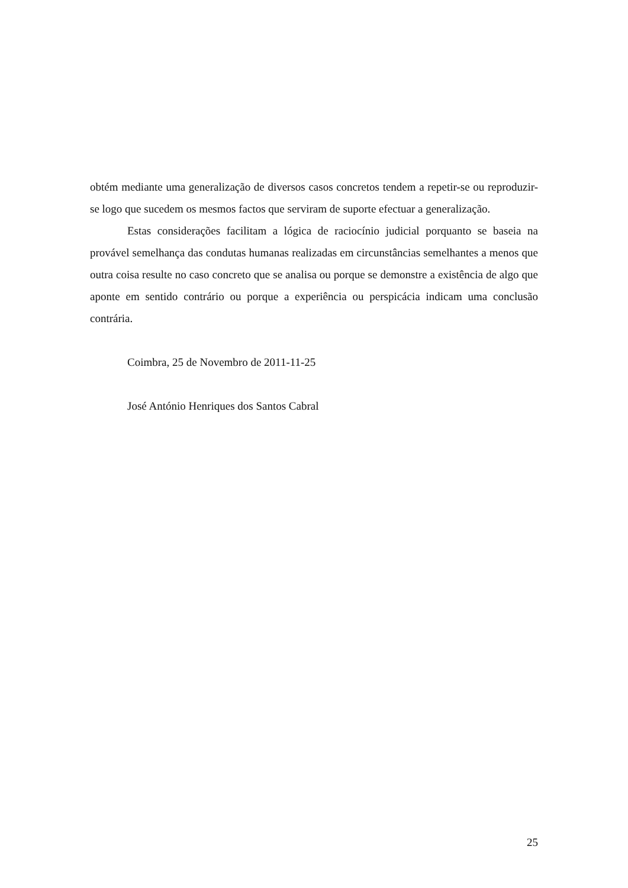obtém mediante uma generalização de diversos casos concretos tendem a repetir-se ou reproduzir-se logo que sucedem os mesmos factos que serviram de suporte efectuar a generalização.
Estas considerações facilitam a lógica de raciocínio judicial porquanto se baseia na provável semelhança das condutas humanas realizadas em circunstâncias semelhantes a menos que outra coisa resulte no caso concreto que se analisa ou porque se demonstre a existência de algo que aponte em sentido contrário ou porque a experiência ou perspicácia indicam uma conclusão contrária.
Coimbra, 25 de Novembro de 2011-11-25
José António Henriques dos Santos Cabral
25